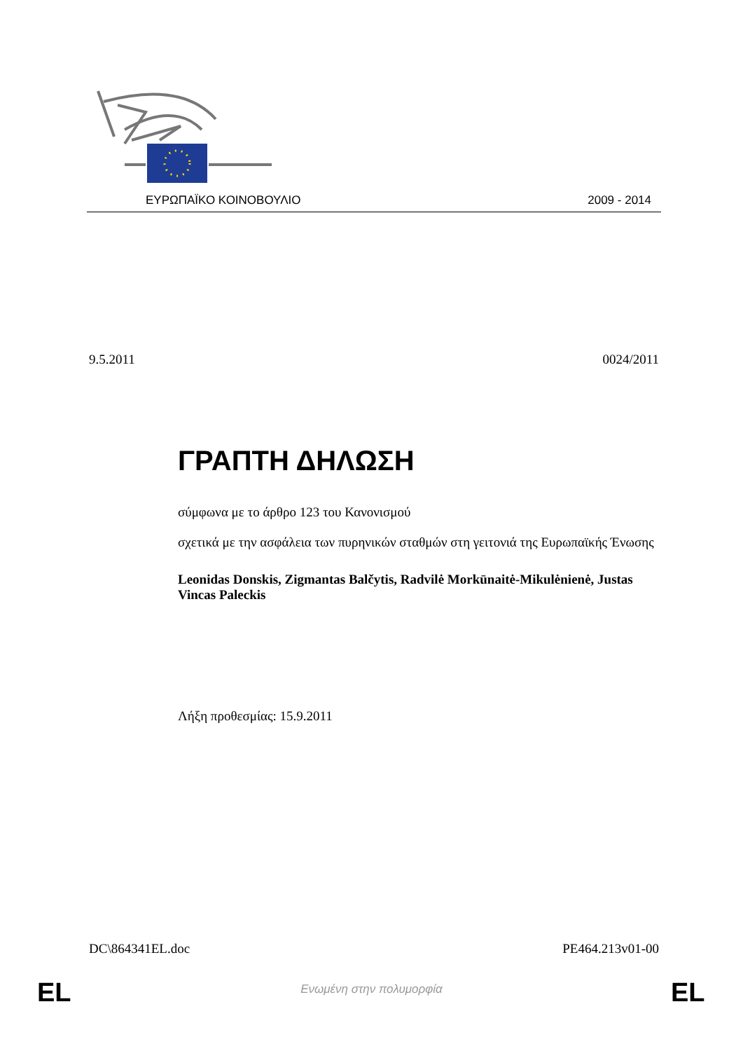ΕΥΡΩΠΑΪΚΟ ΚΟΙΝΟΒΟΥΛΙΟ 2009 - 2014
9.5.2011 0024/2011
ΓΡΑΠΤΗ ΔΗΛΩΣΗ
σύμφωνα με το άρθρο 123 του Κανονισμού
σχετικά με την ασφάλεια των πυρηνικών σταθμών στη γειτονιά της Ευρωπαϊκής Ένωσης
Leonidas Donskis, Zigmantas Balčytis, Radvilė Morkūnaitė-Mikulėnienė, Justas Vincas Paleckis
Λήξη προθεσμίας: 15.9.2011
DC\864341EL.doc PE464.213v01-00
EL
Ενωμένη στην πολυμορφία EL